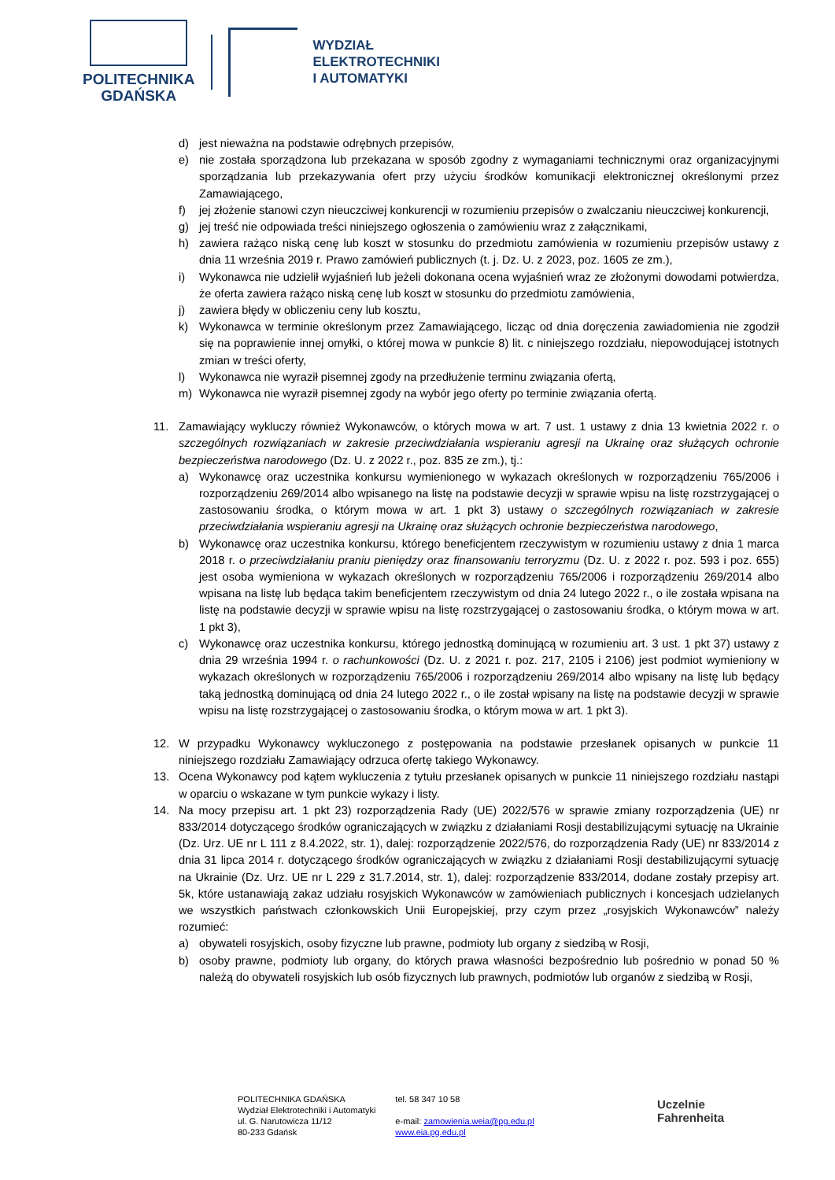POLITECHNIKA
GDAŃSKA
WYDZIAŁ
ELEKTROTECHNIKI
I AUTOMATYKI
d) jest nieważna na podstawie odrębnych przepisów,
e) nie została sporządzona lub przekazana w sposób zgodny z wymaganiami technicznymi oraz organizacyjnymi sporządzania lub przekazywania ofert przy użyciu środków komunikacji elektronicznej określonymi przez Zamawiającego,
f) jej złożenie stanowi czyn nieuczciwej konkurencji w rozumieniu przepisów o zwalczaniu nieuczciwej konkurencji,
g) jej treść nie odpowiada treści niniejszego ogłoszenia o zamówieniu wraz z załącznikami,
h) zawiera rażąco niską cenę lub koszt w stosunku do przedmiotu zamówienia w rozumieniu przepisów ustawy z dnia 11 września 2019 r. Prawo zamówień publicznych (t. j. Dz. U. z 2023, poz. 1605 ze zm.),
i) Wykonawca nie udzielił wyjaśnień lub jeżeli dokonana ocena wyjaśnień wraz ze złożonymi dowodami potwierdza, że oferta zawiera rażąco niską cenę lub koszt w stosunku do przedmiotu zamówienia,
j) zawiera błędy w obliczeniu ceny lub kosztu,
k) Wykonawca w terminie określonym przez Zamawiającego, licząc od dnia doręczenia zawiadomienia nie zgodził się na poprawienie innej omyłki, o której mowa w punkcie 8) lit. c niniejszego rozdziału, niepowodującej istotnych zmian w treści oferty,
l) Wykonawca nie wyraził pisemnej zgody na przedłużenie terminu związania ofertą,
m) Wykonawca nie wyraził pisemnej zgody na wybór jego oferty po terminie związania ofertą.
11. Zamawiający wykluczy również Wykonawców, o których mowa w art. 7 ust. 1 ustawy z dnia 13 kwietnia 2022 r. o szczególnych rozwiązaniach w zakresie przeciwdziałania wspieraniu agresji na Ukrainę oraz służących ochronie bezpieczeństwa narodowego (Dz. U. z 2022 r., poz. 835 ze zm.), tj.:
a) Wykonawcę oraz uczestnika konkursu wymienionego w wykazach określonych w rozporządzeniu 765/2006 i rozporządzeniu 269/2014 albo wpisanego na listę na podstawie decyzji w sprawie wpisu na listę rozstrzygającej o zastosowaniu środka, o którym mowa w art. 1 pkt 3) ustawy o szczególnych rozwiązaniach w zakresie przeciwdziałania wspieraniu agresji na Ukrainę oraz służących ochronie bezpieczeństwa narodowego,
b) Wykonawcę oraz uczestnika konkursu, którego beneficjentem rzeczywistym w rozumieniu ustawy z dnia 1 marca 2018 r. o przeciwdziałaniu praniu pieniędzy oraz finansowaniu terroryzmu (Dz. U. z 2022 r. poz. 593 i poz. 655) jest osoba wymieniona w wykazach określonych w rozporządzeniu 765/2006 i rozporządzeniu 269/2014 albo wpisana na listę lub będąca takim beneficjentem rzeczywistym od dnia 24 lutego 2022 r., o ile została wpisana na listę na podstawie decyzji w sprawie wpisu na listę rozstrzygającej o zastosowaniu środka, o którym mowa w art. 1 pkt 3),
c) Wykonawcę oraz uczestnika konkursu, którego jednostką dominującą w rozumieniu art. 3 ust. 1 pkt 37) ustawy z dnia 29 września 1994 r. o rachunkowości (Dz. U. z 2021 r. poz. 217, 2105 i 2106) jest podmiot wymieniony w wykazach określonych w rozporządzeniu 765/2006 i rozporządzeniu 269/2014 albo wpisany na listę lub będący taką jednostką dominującą od dnia 24 lutego 2022 r., o ile został wpisany na listę na podstawie decyzji w sprawie wpisu na listę rozstrzygającej o zastosowaniu środka, o którym mowa w art. 1 pkt 3).
12. W przypadku Wykonawcy wykluczonego z postępowania na podstawie przesłanek opisanych w punkcie 11 niniejszego rozdziału Zamawiający odrzuca ofertę takiego Wykonawcy.
13. Ocena Wykonawcy pod kątem wykluczenia z tytułu przesłanek opisanych w punkcie 11 niniejszego rozdziału nastąpi w oparciu o wskazane w tym punkcie wykazy i listy.
14. Na mocy przepisu art. 1 pkt 23) rozporządzenia Rady (UE) 2022/576 w sprawie zmiany rozporządzenia (UE) nr 833/2014 dotyczącego środków ograniczających w związku z działaniami Rosji destabilizującymi sytuację na Ukrainie (Dz. Urz. UE nr L 111 z 8.4.2022, str. 1), dalej: rozporządzenie 2022/576, do rozporządzenia Rady (UE) nr 833/2014 z dnia 31 lipca 2014 r. dotyczącego środków ograniczających w związku z działaniami Rosji destabilizującymi sytuację na Ukrainie (Dz. Urz. UE nr L 229 z 31.7.2014, str. 1), dalej: rozporządzenie 833/2014, dodane zostały przepisy art. 5k, które ustanawiają zakaz udziału rosyjskich Wykonawców w zamówieniach publicznych i koncesjach udzielanych we wszystkich państwach członkowskich Unii Europejskiej, przy czym przez „rosyjskich Wykonawców” należy rozumieć:
a) obywateli rosyjskich, osoby fizyczne lub prawne, podmioty lub organy z siedzibą w Rosji,
b) osoby prawne, podmioty lub organy, do których prawa własności bezpośrednio lub pośrednio w ponad 50 % należą do obywateli rosyjskich lub osób fizycznych lub prawnych, podmiotów lub organów z siedzibą w Rosji,
POLITECHNIKA GDAŃSKA
Wydział Elektrotechniki i Automatyki
ul. G. Narutowicza 11/12
80-233 Gdańsk
tel. 58 347 10 58
e-mail: zamowienia.weia@pg.edu.pl
www.eia.pg.edu.pl
Uczelnie
Fahrenheita